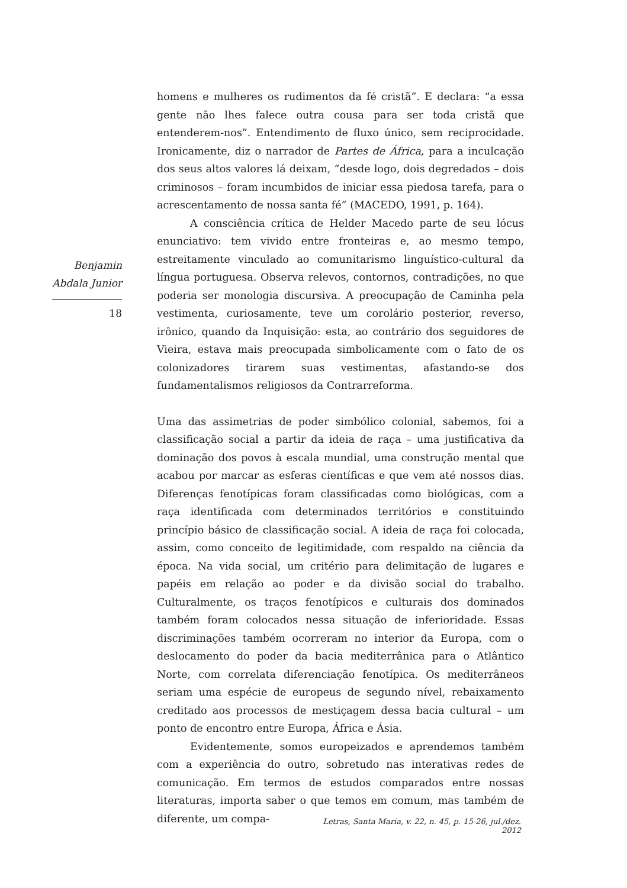Benjamin
Abdala Junior
18
homens e mulheres os rudimentos da fé cristã”. E declara: “a essa gente não lhes falece outra cousa para ser toda cristã que entenderem-nos”. Entendimento de fluxo único, sem reciprocidade. Ironicamente, diz o narrador de Partes de África, para a inculcação dos seus altos valores lá deixam, “desde logo, dois degredados – dois criminosos – foram incumbidos de iniciar essa piedosa tarefa, para o acrescentamento de nossa santa fé” (MACEDO, 1991, p. 164).
A consciência crítica de Helder Macedo parte de seu lócus enunciativo: tem vivido entre fronteiras e, ao mesmo tempo, estreitamente vinculado ao comunitarismo linguístico-cultural da língua portuguesa. Observa relevos, contornos, contradições, no que poderia ser monologia discursiva. A preocupação de Caminha pela vestimenta, curiosamente, teve um corolário posterior, reverso, irônico, quando da Inquisição: esta, ao contrário dos seguidores de Vieira, estava mais preocupada simbolicamente com o fato de os colonizadores tirarem suas vestimentas, afastando-se dos fundamentalismos religiosos da Contrarreforma.
Uma das assimetrias de poder simbólico colonial, sabemos, foi a classificação social a partir da ideia de raça – uma justificativa da dominação dos povos à escala mundial, uma construção mental que acabou por marcar as esferas científicas e que vem até nossos dias. Diferenças fenotípicas foram classificadas como biológicas, com a raça identificada com determinados territórios e constituindo princípio básico de classificação social. A ideia de raça foi colocada, assim, como conceito de legitimidade, com respaldo na ciência da época. Na vida social, um critério para delimitação de lugares e papéis em relação ao poder e da divisão social do trabalho. Culturalmente, os traços fenotípicos e culturais dos dominados também foram colocados nessa situação de inferioridade. Essas discriminações também ocorreram no interior da Europa, com o deslocamento do poder da bacia mediterrânica para o Atlântico Norte, com correlata diferenciação fenotípica. Os mediterrâneos seriam uma espécie de europeus de segundo nível, rebaixamento creditado aos processos de mestiçagem dessa bacia cultural – um ponto de encontro entre Europa, África e Ásia.
Evidentemente, somos europeizados e aprendemos também com a experiência do outro, sobretudo nas interativas redes de comunicação. Em termos de estudos comparados entre nossas literaturas, importa saber o que temos em comum, mas também de diferente, um compa-
Letras, Santa Maria, v. 22, n. 45, p. 15-26, jul./dez. 2012